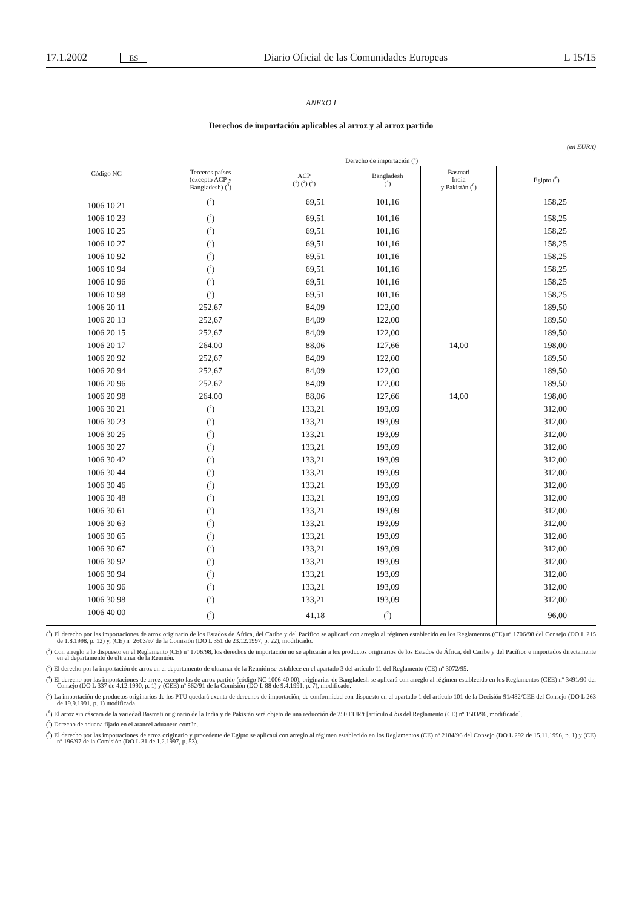17.1.2002 ES Diario Oficial de las Comunidades Europeas L 15/15
ANEXO I
Derechos de importación aplicables al arroz y al arroz partido
(en EUR/t)
| Código NC | Derecho de importación (<sup>5</sup>) | | | | |
| --- | --- | --- | --- | --- | --- |
| | Terceros países (excepto ACP y Bangladesh) (<sup>3</sup>) | ACP (<sup>1</sup>) (<sup>2</sup>) (<sup>3</sup>) | Bangladesh (<sup>4</sup>) | Basmati India y Pakistán (<sup>6</sup>) | Egipto (<sup>8</sup>) |
| 1006 10 21 | (<sup>7</sup>) | 69,51 | 101,16 | | 158,25 |
| 1006 10 23 | (<sup>7</sup>) | 69,51 | 101,16 | | 158,25 |
| 1006 10 25 | (<sup>7</sup>) | 69,51 | 101,16 | | 158,25 |
| 1006 10 27 | (<sup>7</sup>) | 69,51 | 101,16 | | 158,25 |
| 1006 10 92 | (<sup>7</sup>) | 69,51 | 101,16 | | 158,25 |
| 1006 10 94 | (<sup>7</sup>) | 69,51 | 101,16 | | 158,25 |
| 1006 10 96 | (<sup>7</sup>) | 69,51 | 101,16 | | 158,25 |
| 1006 10 98 | (<sup>7</sup>) | 69,51 | 101,16 | | 158,25 |
| 1006 20 11 | 252,67 | 84,09 | 122,00 | | 189,50 |
| 1006 20 13 | 252,67 | 84,09 | 122,00 | | 189,50 |
| 1006 20 15 | 252,67 | 84,09 | 122,00 | | 189,50 |
| 1006 20 17 | 264,00 | 88,06 | 127,66 | 14,00 | 198,00 |
| 1006 20 92 | 252,67 | 84,09 | 122,00 | | 189,50 |
| 1006 20 94 | 252,67 | 84,09 | 122,00 | | 189,50 |
| 1006 20 96 | 252,67 | 84,09 | 122,00 | | 189,50 |
| 1006 20 98 | 264,00 | 88,06 | 127,66 | 14,00 | 198,00 |
| 1006 30 21 | (<sup>7</sup>) | 133,21 | 193,09 | | 312,00 |
| 1006 30 23 | (<sup>7</sup>) | 133,21 | 193,09 | | 312,00 |
| 1006 30 25 | (<sup>7</sup>) | 133,21 | 193,09 | | 312,00 |
| 1006 30 27 | (<sup>7</sup>) | 133,21 | 193,09 | | 312,00 |
| 1006 30 42 | (<sup>7</sup>) | 133,21 | 193,09 | | 312,00 |
| 1006 30 44 | (<sup>7</sup>) | 133,21 | 193,09 | | 312,00 |
| 1006 30 46 | (<sup>7</sup>) | 133,21 | 193,09 | | 312,00 |
| 1006 30 48 | (<sup>7</sup>) | 133,21 | 193,09 | | 312,00 |
| 1006 30 61 | (<sup>7</sup>) | 133,21 | 193,09 | | 312,00 |
| 1006 30 63 | (<sup>7</sup>) | 133,21 | 193,09 | | 312,00 |
| 1006 30 65 | (<sup>7</sup>) | 133,21 | 193,09 | | 312,00 |
| 1006 30 67 | (<sup>7</sup>) | 133,21 | 193,09 | | 312,00 |
| 1006 30 92 | (<sup>7</sup>) | 133,21 | 193,09 | | 312,00 |
| 1006 30 94 | (<sup>7</sup>) | 133,21 | 193,09 | | 312,00 |
| 1006 30 96 | (<sup>7</sup>) | 133,21 | 193,09 | | 312,00 |
| 1006 30 98 | (<sup>7</sup>) | 133,21 | 193,09 | | 312,00 |
| 1006 40 00 | (<sup>7</sup>) | 41,18 | (<sup>7</sup>) | | 96,00 |
(<sup>1</sup>) El derecho por las importaciones de arroz originario de los Estados de África, del Caribe y del Pacífico se aplicará con arreglo al régimen establecido en los Reglamentos (CE) nº 1706/98 del Consejo (DO L 215 de 1.8.1998, p. 12) y, (CE) nº 2603/97 de la Comisión (DO L 351 de 23.12.1997, p. 22), modificado.
(<sup>2</sup>) Con arreglo a lo dispuesto en el Reglamento (CE) nº 1706/98, los derechos de importación no se aplicarán a los productos originarios de los Estados de África, del Caribe y del Pacífico e importados directamente en el departamento de ultramar de la Reunión.
(<sup>3</sup>) El derecho por la importación de arroz en el departamento de ultramar de la Reunión se establece en el apartado 3 del artículo 11 del Reglamento (CE) nº 3072/95.
(<sup>4</sup>) El derecho por las importaciones de arroz, excepto las de arroz partido (código NC 1006 40 00), originarias de Bangladesh se aplicará con arreglo al régimen establecido en los Reglamentos (CEE) nº 3491/90 del Consejo (DO L 337 de 4.12.1990, p. 1) y (CEE) nº 862/91 de la Comisión (DO L 88 de 9.4.1991, p. 7), modificado.
(<sup>5</sup>) La importación de productos originarios de los PTU quedará exenta de derechos de importación, de conformidad con dispuesto en el apartado 1 del artículo 101 de la Decisión 91/482/CEE del Consejo (DO L 263 de 19.9.1991, p. 1) modificada.
(<sup>6</sup>) El arroz sin cáscara de la variedad Basmati originario de la India y de Pakistán será objeto de una reducción de 250 EUR/t [artículo 4 bis del Reglamento (CE) nº 1503/96, modificado].
(<sup>7</sup>) Derecho de aduana fijado en el arancel aduanero común.
(<sup>8</sup>) El derecho por las importaciones de arroz originario y procedente de Egipto se aplicará con arreglo al régimen establecido en los Reglamentos (CE) nº 2184/96 del Consejo (DO L 292 de 15.11.1996, p. 1) y (CE) nº 196/97 de la Comisión (DO L 31 de 1.2.1997, p. 53).